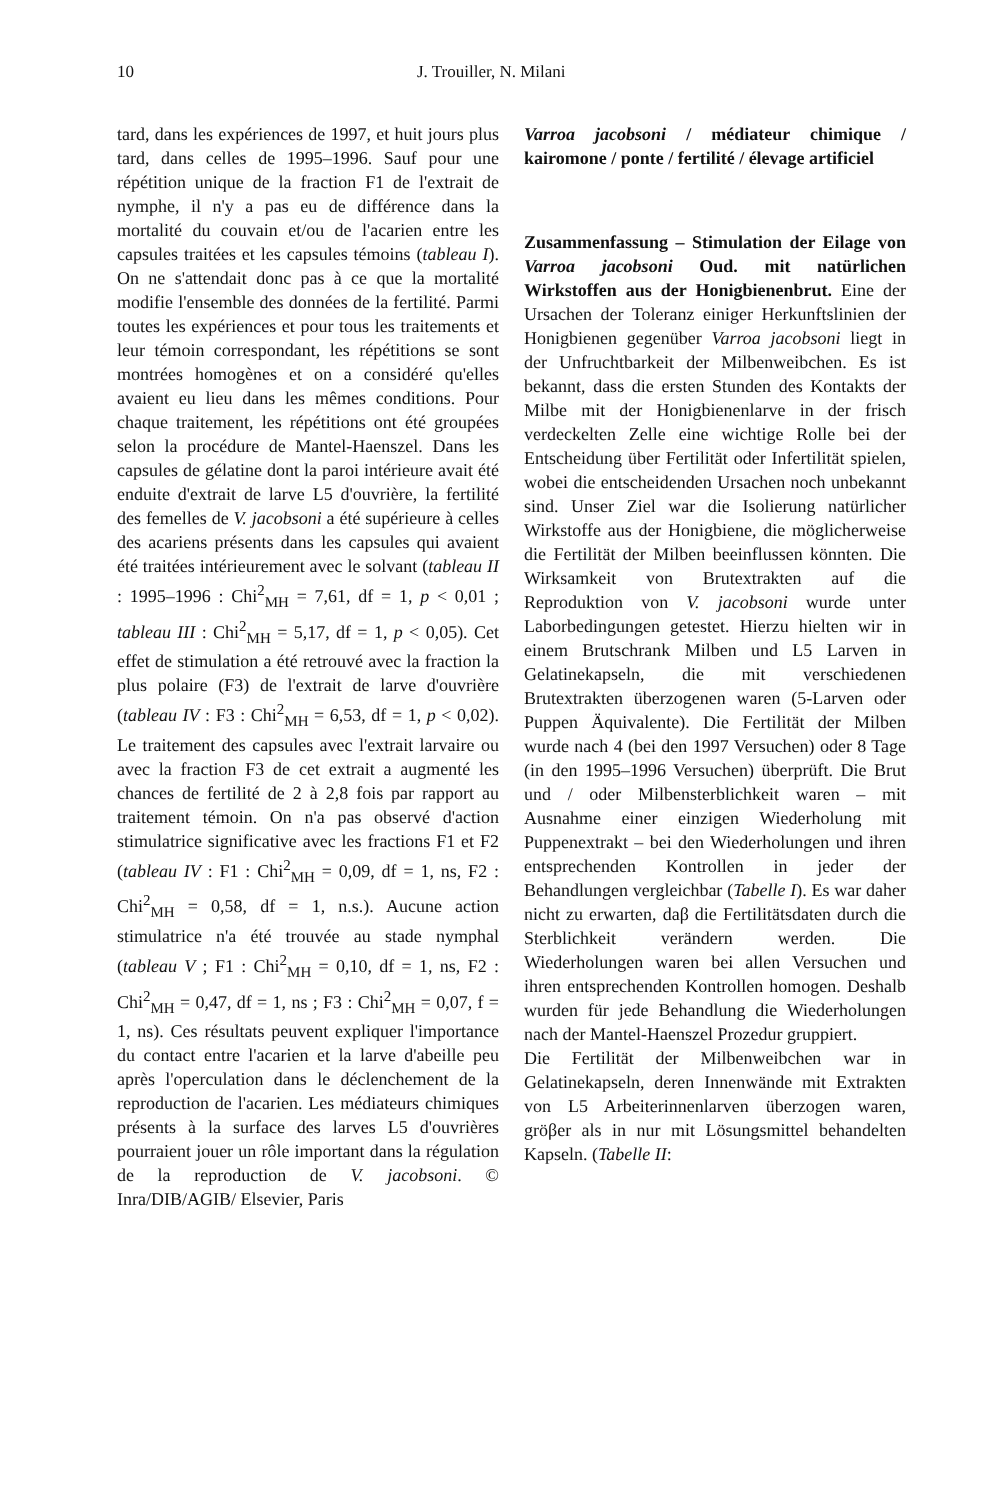10 J. Trouiller, N. Milani
tard, dans les expériences de 1997, et huit jours plus tard, dans celles de 1995–1996. Sauf pour une répétition unique de la fraction F1 de l'extrait de nymphe, il n'y a pas eu de différence dans la mortalité du couvain et/ou de l'acarien entre les capsules traitées et les capsules témoins (tableau I). On ne s'attendait donc pas à ce que la mortalité modifie l'ensemble des données de la fertilité. Parmi toutes les expériences et pour tous les traitements et leur témoin correspondant, les répétitions se sont montrées homogènes et on a considéré qu'elles avaient eu lieu dans les mêmes conditions. Pour chaque traitement, les répétitions ont été groupées selon la procédure de Mantel-Haenszel. Dans les capsules de gélatine dont la paroi intérieure avait été enduite d'extrait de larve L5 d'ouvrière, la fertilité des femelles de V. jacobsoni a été supérieure à celles des acariens présents dans les capsules qui avaient été traitées intérieurement avec le solvant (tableau II : 1995–1996 : Chi<sup>2</sup><sub>MH</sub> = 7,61, df = 1, p < 0,01 ; tableau III : Chi<sup>2</sup><sub>MH</sub> = 5,17, df = 1, p < 0,05). Cet effet de stimulation a été retrouvé avec la fraction la plus polaire (F3) de l'extrait de larve d'ouvrière (tableau IV : F3 : Chi<sup>2</sup><sub>MH</sub> = 6,53, df = 1, p < 0,02). Le traitement des capsules avec l'extrait larvaire ou avec la fraction F3 de cet extrait a augmenté les chances de fertilité de 2 à 2,8 fois par rapport au traitement témoin. On n'a pas observé d'action stimulatrice significative avec les fractions F1 et F2 (tableau IV : F1 : Chi<sup>2</sup><sub>MH</sub> = 0,09, df = 1, ns, F2 : Chi<sup>2</sup><sub>MH</sub> = 0,58, df = 1, n.s.). Aucune action stimulatrice n'a été trouvée au stade nymphal (tableau V ; F1 : Chi<sup>2</sup><sub>MH</sub> = 0,10, df = 1, ns, F2 : Chi<sup>2</sup><sub>MH</sub> = 0,47, df = 1, ns ; F3 : Chi<sup>2</sup><sub>MH</sub> = 0,07, f = 1, ns). Ces résultats peuvent expliquer l'importance du contact entre l'acarien et la larve d'abeille peu après l'operculation dans le déclenchement de la reproduction de l'acarien. Les médiateurs chimiques présents à la surface des larves L5 d'ouvrières pourraient jouer un rôle important dans la régulation de la reproduction de V. jacobsoni. © Inra/DIB/AGIB/ Elsevier, Paris
Varroa jacobsoni / médiateur chimique / kairomone / ponte / fertilité / élevage artificiel
Zusammenfassung – Stimulation der Eilage von Varroa jacobsoni Oud. mit natürlichen Wirkstoffen aus der Honigbienenbrut. Eine der Ursachen der Toleranz einiger Herkunftslinien der Honigbienen gegenüber Varroa jacobsoni liegt in der Unfruchtbarkeit der Milbenweibchen. Es ist bekannt, dass die ersten Stunden des Kontakts der Milbe mit der Honigbienenlarve in der frisch verdeckelten Zelle eine wichtige Rolle bei der Entscheidung über Fertilität oder Infertilität spielen, wobei die entscheidenden Ursachen noch unbekannt sind. Unser Ziel war die Isolierung natürlicher Wirkstoffe aus der Honigbiene, die möglicherweise die Fertilität der Milben beeinflussen könnten. Die Wirksamkeit von Brutextrakten auf die Reproduktion von V. jacobsoni wurde unter Laborbedingungen getestet. Hierzu hielten wir in einem Brutschrank Milben und L5 Larven in Gelatinekapseln, die mit verschiedenen Brutextrakten überzogenen waren (5-Larven oder Puppen Äquivalente). Die Fertilität der Milben wurde nach 4 (bei den 1997 Versuchen) oder 8 Tage (in den 1995–1996 Versuchen) überprüft. Die Brut und / oder Milbensterblichkeit waren – mit Ausnahme einer einzigen Wiederholung mit Puppenextrakt – bei den Wiederholungen und ihren entsprechenden Kontrollen in jeder der Behandlungen vergleichbar (Tabelle I). Es war daher nicht zu erwarten, daβ die Fertilitätsdaten durch die Sterblichkeit verändern werden. Die Wiederholungen waren bei allen Versuchen und ihren entsprechenden Kontrollen homogen. Deshalb wurden für jede Behandlung die Wiederholungen nach der Mantel-Haenszel Prozedur gruppiert.
Die Fertilität der Milbenweibchen war in Gelatinekapseln, deren Innenwände mit Extrakten von L5 Arbeiterinnenlarven überzogen waren, gröβer als in nur mit Lösungsmittel behandelten Kapseln. (Tabelle II: